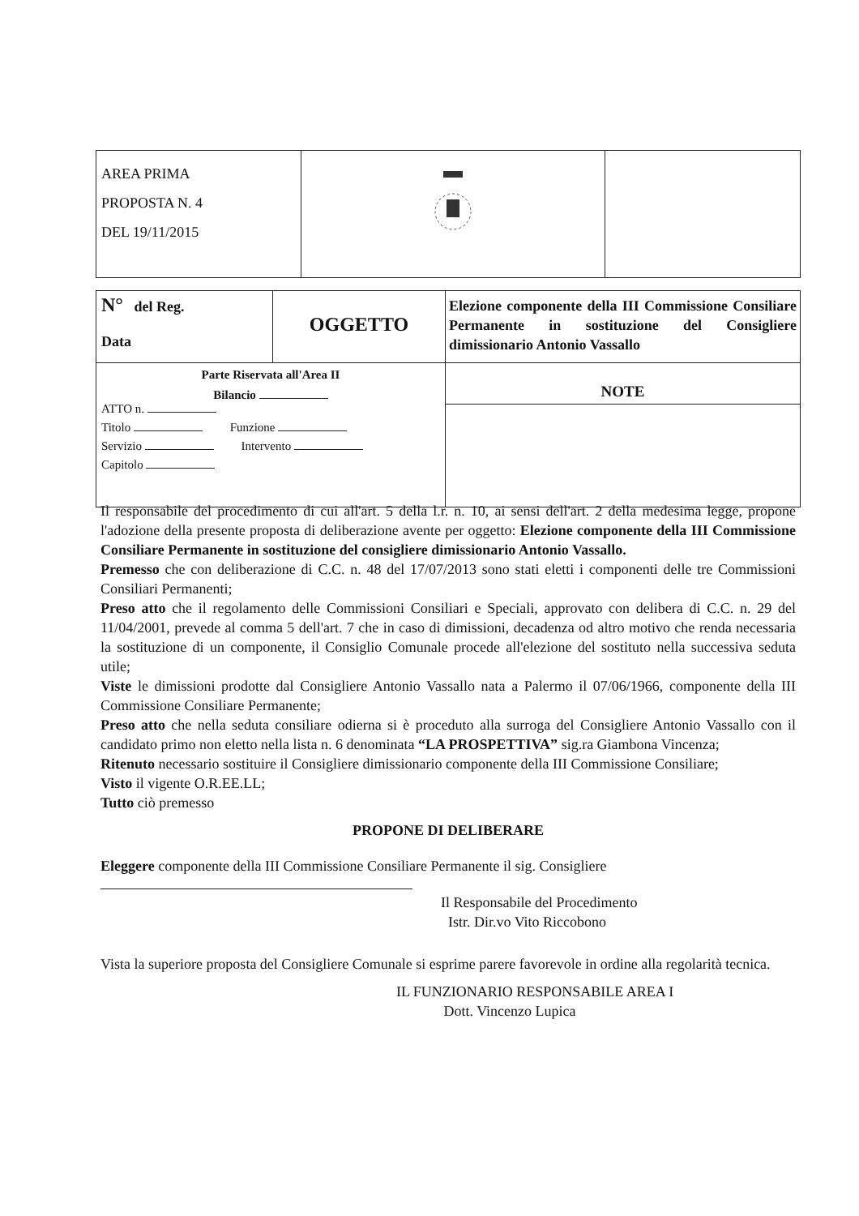| AREA PRIMA PROPOSTA N. 4 DEL 19/11/2015 | | |
| N° del Reg. Data | OGGETTO | Elezione componente della III Commissione Consiliare Permanente in sostituzione del Consigliere dimissionario Antonio Vassallo |
| Parte Riservata all'Area II Bilancio ATTO n. Titolo Funzione Servizio Intervento Capitolo | | NOTE |
Il responsabile del procedimento di cui all'art. 5 della l.r. n. 10, ai sensi dell'art. 2 della medesima legge, propone l'adozione della presente proposta di deliberazione avente per oggetto: Elezione componente della III Commissione Consiliare Permanente in sostituzione del consigliere dimissionario Antonio Vassallo.
Premesso che con deliberazione di C.C. n. 48 del 17/07/2013 sono stati eletti i componenti delle tre Commissioni Consiliari Permanenti;
Preso atto che il regolamento delle Commissioni Consiliari e Speciali, approvato con delibera di C.C. n. 29 del 11/04/2001, prevede al comma 5 dell'art. 7 che in caso di dimissioni, decadenza od altro motivo che renda necessaria la sostituzione di un componente, il Consiglio Comunale procede all'elezione del sostituto nella successiva seduta utile;
Viste le dimissioni prodotte dal Consigliere Antonio Vassallo nata a Palermo il 07/06/1966, componente della III Commissione Consiliare Permanente;
Preso atto che nella seduta consiliare odierna si è proceduto alla surroga del Consigliere Antonio Vassallo con il candidato primo non eletto nella lista n. 6 denominata “LA PROSPETTIVA” sig.ra Giambona Vincenza;
Ritenuto necessario sostituire il Consigliere dimissionario componente della III Commissione Consiliare;
Visto il vigente O.R.EE.LL;
Tutto ciò premesso
PROPONE DI DELIBERARE
Eleggere componente della III Commissione Consiliare Permanente il sig. Consigliere
Il Responsabile del Procedimento
Istr. Dir.vo Vito Riccobono
Vista la superiore proposta del Consigliere Comunale si esprime parere favorevole in ordine alla regolarità tecnica.
IL FUNZIONARIO RESPONSABILE AREA I
Dott. Vincenzo Lupica